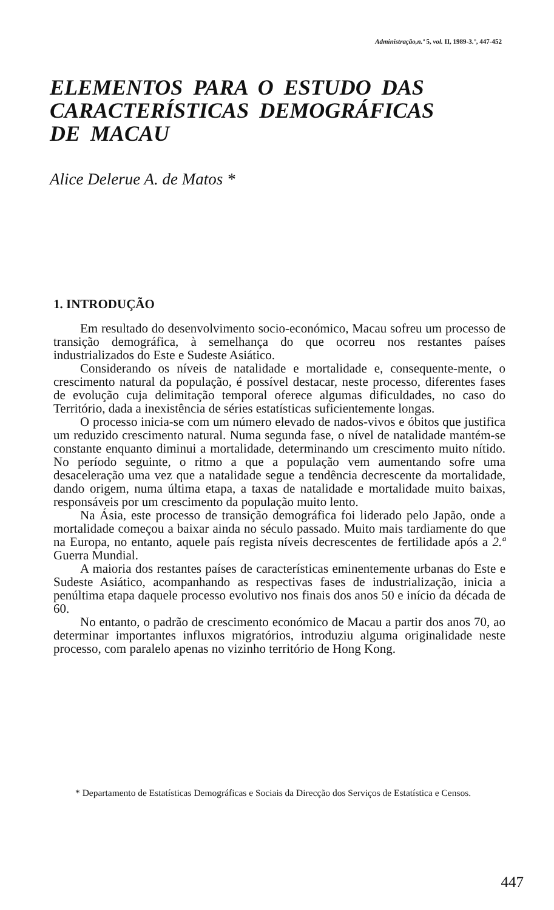Administração,n.º 5, vol. II, 1989-3.°, 447-452
ELEMENTOS PARA O ESTUDO DAS CARACTERÍSTICAS DEMOGRÁFICAS DE MACAU
Alice Delerue A. de Matos *
1. INTRODUÇÃO
Em resultado do desenvolvimento socio-económico, Macau sofreu um processo de transição demográfica, à semelhança do que ocorreu nos restantes países industrializados do Este e Sudeste Asiático.
Considerando os níveis de natalidade e mortalidade e, consequente-mente, o crescimento natural da população, é possível destacar, neste processo, diferentes fases de evolução cuja delimitação temporal oferece algumas dificuldades, no caso do Território, dada a inexistência de séries estatísticas suficientemente longas.
O processo inicia-se com um número elevado de nados-vivos e óbitos que justifica um reduzido crescimento natural. Numa segunda fase, o nível de natalidade mantém-se constante enquanto diminui a mortalidade, determinando um crescimento muito nítido. No período seguinte, o ritmo a que a população vem aumentando sofre uma desaceleração uma vez que a natalidade segue a tendência decrescente da mortalidade, dando origem, numa última etapa, a taxas de natalidade e mortalidade muito baixas, responsáveis por um crescimento da população muito lento.
Na Ásia, este processo de transição demográfica foi liderado pelo Japão, onde a mortalidade começou a baixar ainda no século passado. Muito mais tardiamente do que na Europa, no entanto, aquele país regista níveis decrescentes de fertilidade após a 2.ª Guerra Mundial.
A maioria dos restantes países de características eminentemente urbanas do Este e Sudeste Asiático, acompanhando as respectivas fases de industrialização, inicia a penúltima etapa daquele processo evolutivo nos finais dos anos 50 e início da década de 60.
No entanto, o padrão de crescimento económico de Macau a partir dos anos 70, ao determinar importantes influxos migratórios, introduziu alguma originalidade neste processo, com paralelo apenas no vizinho território de Hong Kong.
* Departamento de Estatísticas Demográficas e Sociais da Direcção dos Serviços de Estatística e Censos.
447